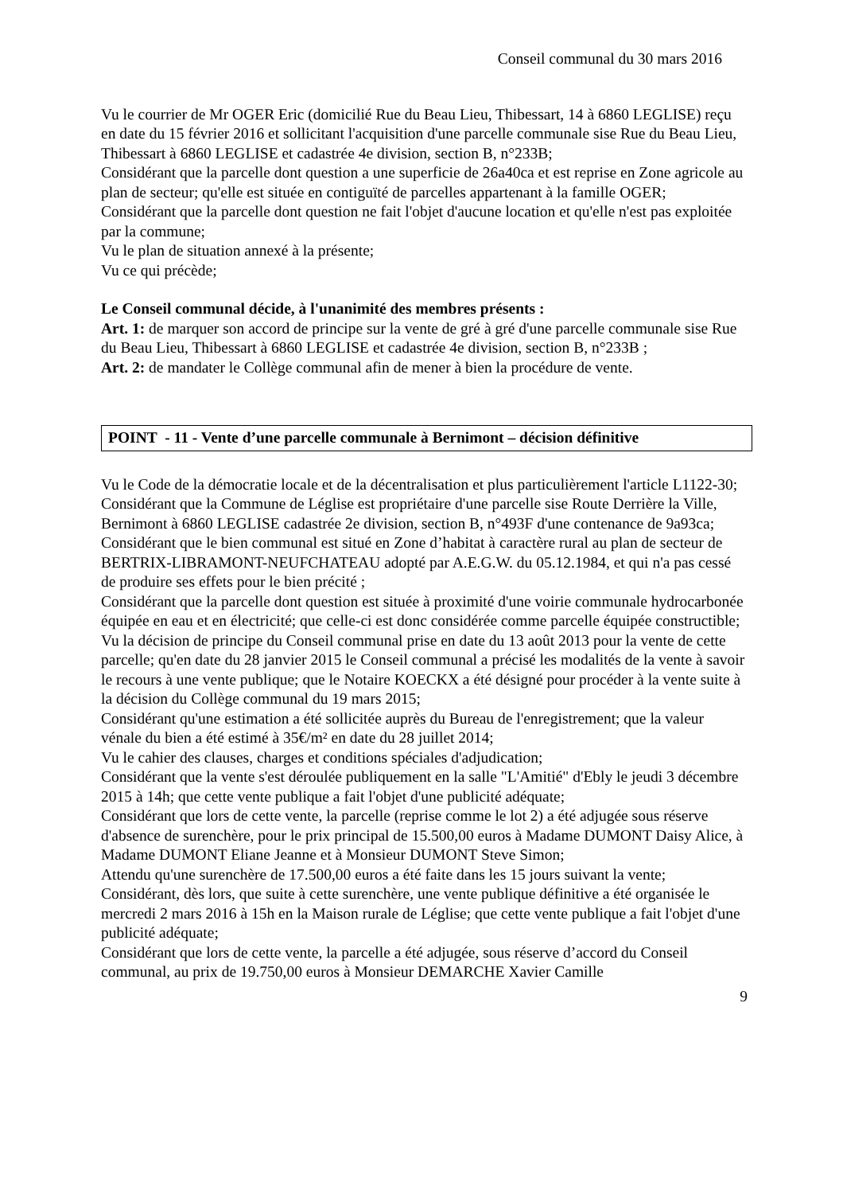Conseil communal du 30 mars 2016
Vu le courrier de Mr OGER Eric (domicilié Rue du Beau Lieu, Thibessart, 14 à 6860 LEGLISE) reçu en date du 15 février 2016 et sollicitant l'acquisition d'une parcelle communale sise Rue du Beau Lieu, Thibessart à 6860 LEGLISE et cadastrée 4e division, section B, n°233B;
Considérant que la parcelle dont question a une superficie de 26a40ca et est reprise en Zone agricole au plan de secteur; qu'elle est située en contiguïté de parcelles appartenant à la famille OGER;
Considérant que la parcelle dont question ne fait l'objet d'aucune location et qu'elle n'est pas exploitée par la commune;
Vu le plan de situation annexé à la présente;
Vu ce qui précède;
Le Conseil communal décide, à l'unanimité des membres présents :
Art. 1: de marquer son accord de principe sur la vente de gré à gré d'une parcelle communale sise Rue du Beau Lieu, Thibessart à 6860 LEGLISE et cadastrée 4e division, section B, n°233B ;
Art. 2: de mandater le Collège communal afin de mener à bien la procédure de vente.
POINT - 11 - Vente d’une parcelle communale à Bernimont – décision définitive
Vu le Code de la démocratie locale et de la décentralisation et plus particulièrement l'article L1122-30;
Considérant que la Commune de Léglise est propriétaire d'une parcelle sise Route Derrière la Ville, Bernimont à 6860 LEGLISE cadastrée 2e division, section B, n°493F d'une contenance de 9a93ca;
Considérant que le bien communal est situé en Zone d’habitat à caractère rural au plan de secteur de BERTRIX-LIBRAMONT-NEUFCHATEAU adopté par A.E.G.W. du 05.12.1984, et qui n'a pas cessé de produire ses effets pour le bien précité ;
Considérant que la parcelle dont question est située à proximité d'une voirie communale hydrocarbonée équipée en eau et en électricité; que celle-ci est donc considérée comme parcelle équipée constructible;
Vu la décision de principe du Conseil communal prise en date du 13 août 2013 pour la vente de cette parcelle; qu'en date du 28 janvier 2015 le Conseil communal a précisé les modalités de la vente à savoir le recours à une vente publique; que le Notaire KOECKX a été désigné pour procéder à la vente suite à la décision du Collège communal du 19 mars 2015;
Considérant qu'une estimation a été sollicitée auprès du Bureau de l'enregistrement; que la valeur vénale du bien a été estimé à 35€/m² en date du 28 juillet 2014;
Vu le cahier des clauses, charges et conditions spéciales d'adjudication;
Considérant que la vente s'est déroulée publiquement en la salle "L'Amitié" d'Ebly le jeudi 3 décembre 2015 à 14h; que cette vente publique a fait l'objet d'une publicité adéquate;
Considérant que lors de cette vente, la parcelle (reprise comme le lot 2) a été adjugée sous réserve d'absence de surenchère, pour le prix principal de 15.500,00 euros à Madame DUMONT Daisy Alice, à Madame DUMONT Eliane Jeanne et à Monsieur DUMONT Steve Simon;
Attendu qu'une surenchère de 17.500,00 euros a été faite dans les 15 jours suivant la vente;
Considérant, dès lors, que suite à cette surenchère, une vente publique définitive a été organisée le mercredi 2 mars 2016 à 15h en la Maison rurale de Léglise; que cette vente publique a fait l'objet d'une publicité adéquate;
Considérant que lors de cette vente, la parcelle a été adjugée, sous réserve d’accord du Conseil communal, au prix de 19.750,00 euros à Monsieur DEMARCHE Xavier Camille
9